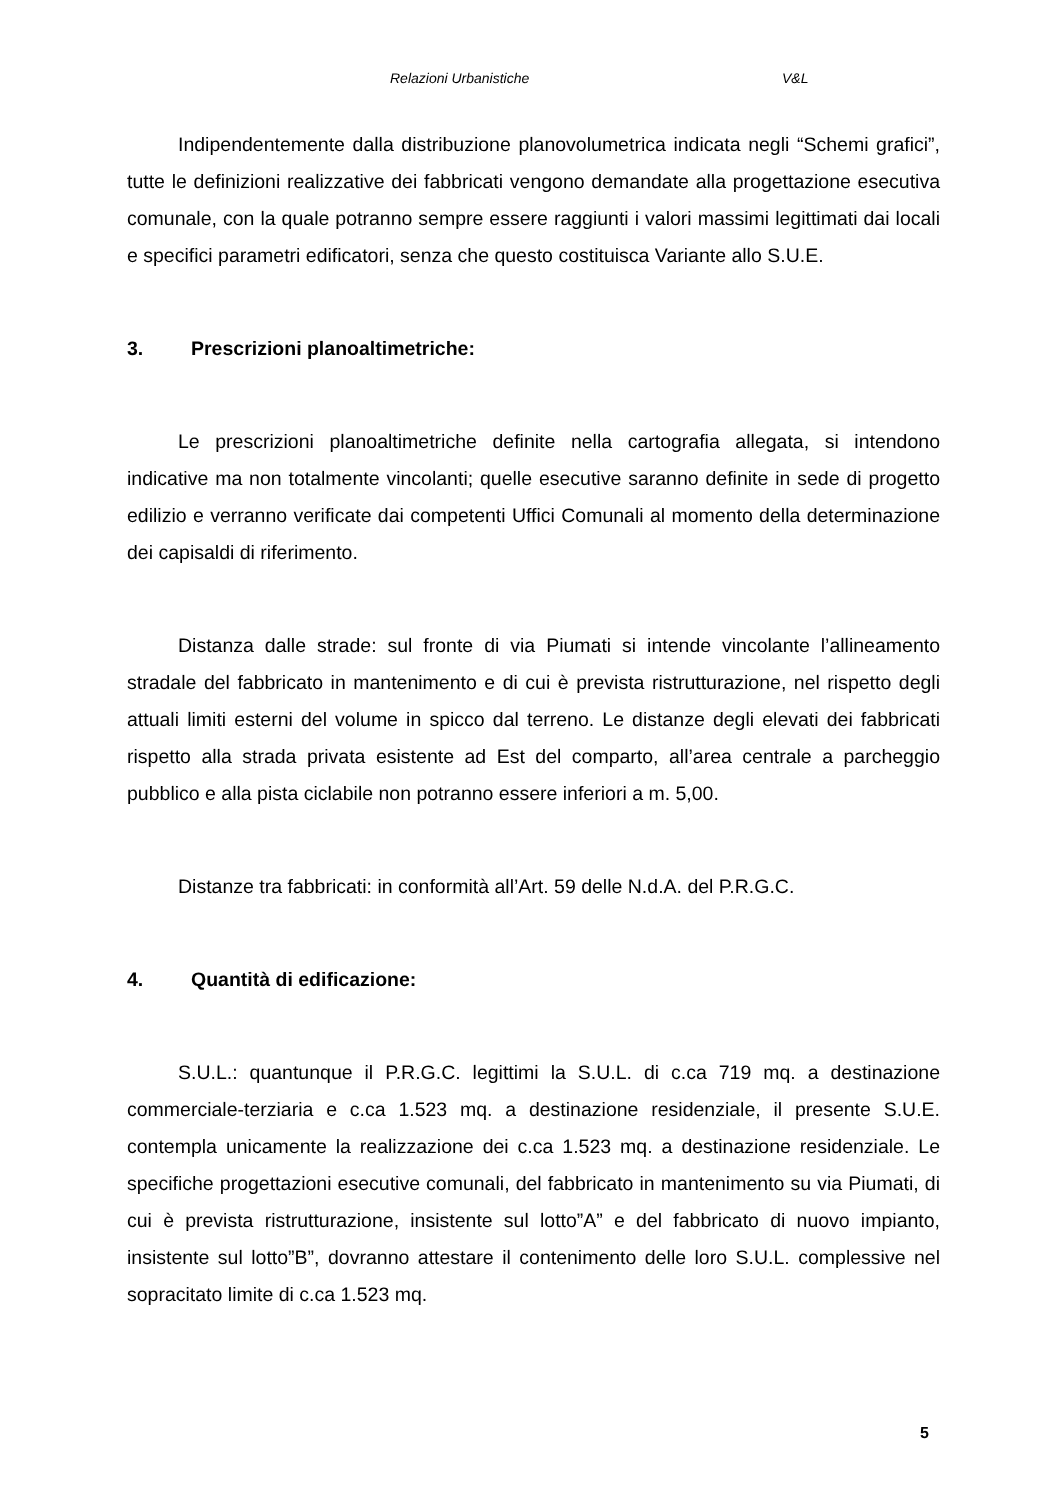Relazioni Urbanistiche V&L
Indipendentemente dalla distribuzione planovolumetrica indicata negli “Schemi grafici”, tutte le definizioni realizzative dei fabbricati vengono demandate alla progettazione esecutiva comunale, con la quale potranno sempre essere raggiunti i valori massimi legittimati dai locali e specifici parametri edificatori, senza che questo costituisca Variante allo S.U.E.
3. Prescrizioni planoaltimetriche:
Le prescrizioni planoaltimetriche definite nella cartografia allegata, si intendono indicative ma non totalmente vincolanti; quelle esecutive saranno definite in sede di progetto edilizio e verranno verificate dai competenti Uffici Comunali al momento della determinazione dei capisaldi di riferimento.
Distanza dalle strade: sul fronte di via Piumati si intende vincolante l’allineamento stradale del fabbricato in mantenimento e di cui è prevista ristrutturazione, nel rispetto degli attuali limiti esterni del volume in spicco dal terreno. Le distanze degli elevati dei fabbricati rispetto alla strada privata esistente ad Est del comparto, all’area centrale a parcheggio pubblico e alla pista ciclabile non potranno essere inferiori a m. 5,00.
Distanze tra fabbricati: in conformità all’Art. 59 delle N.d.A. del P.R.G.C.
4. Quantità di edificazione:
S.U.L.: quantunque il P.R.G.C. legittimi la S.U.L. di c.ca 719 mq. a destinazione commerciale-terziaria e c.ca 1.523 mq. a destinazione residenziale, il presente S.U.E. contempla unicamente la realizzazione dei c.ca 1.523 mq. a destinazione residenziale. Le specifiche progettazioni esecutive comunali, del fabbricato in mantenimento su via Piumati, di cui è prevista ristrutturazione, insistente sul lotto”A” e del fabbricato di nuovo impianto, insistente sul lotto”B”, dovranno attestare il contenimento delle loro S.U.L. complessive nel sopracitato limite di c.ca 1.523 mq.
5